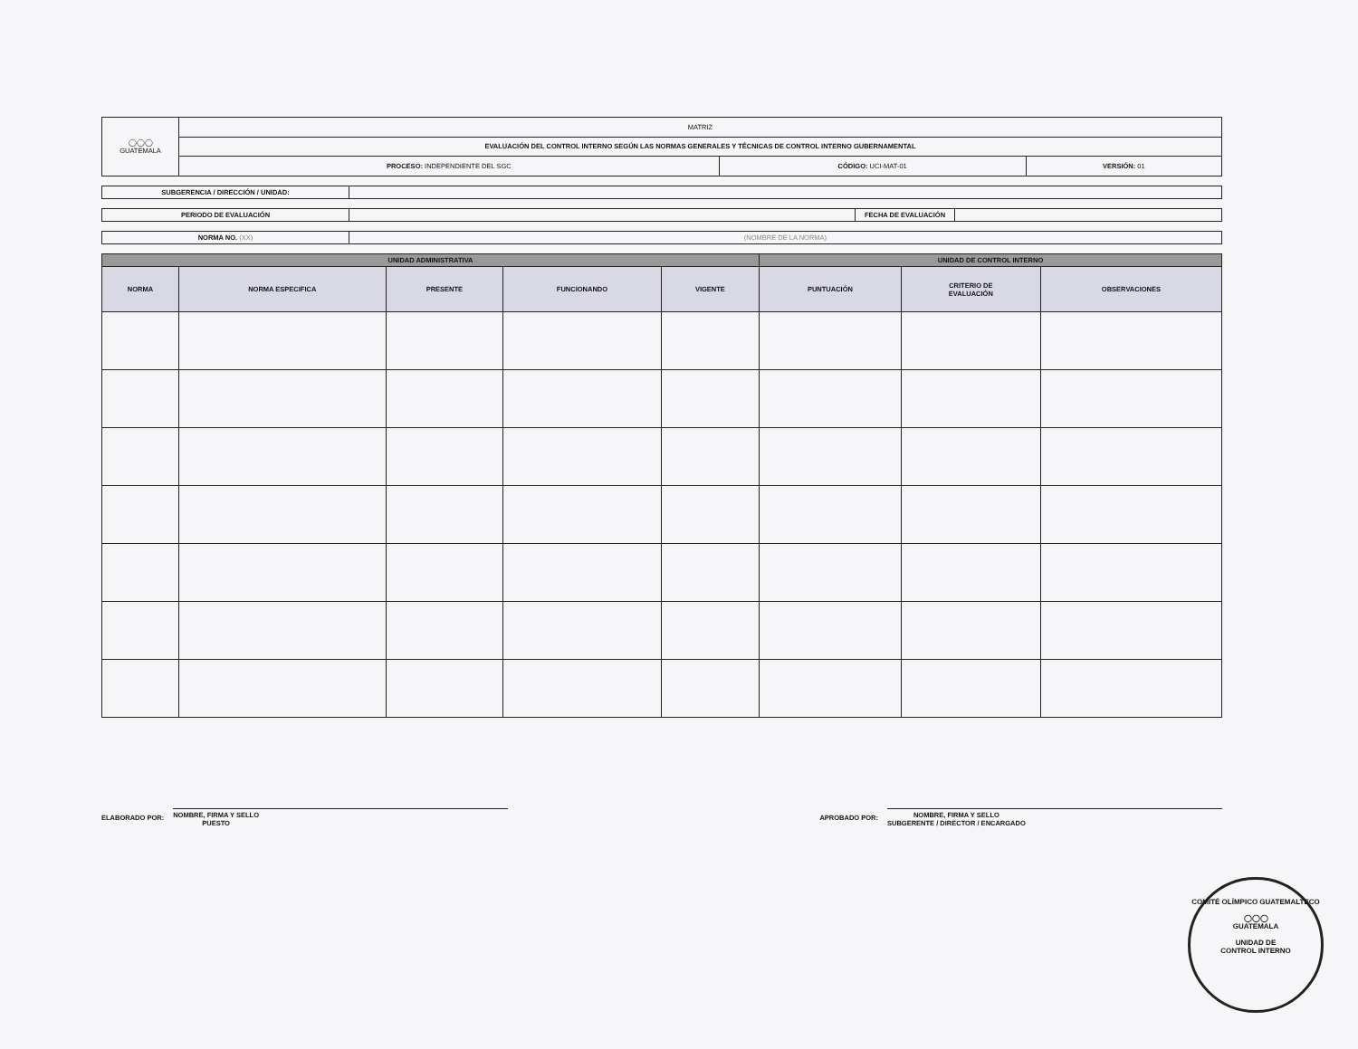| ◯◯◯ GUATEMALA | MATRIZ | | |
| | EVALUACIÓN DEL CONTROL INTERNO SEGÚN LAS NORMAS GENERALES Y TÉCNICAS DE CONTROL INTERNO GUBERNAMENTAL | | |
| | PROCESO: INDEPENDIENTE DEL SGC | CÓDIGO: UCI-MAT-01 | VERSIÓN: 01 |
| SUBGERENCIA / DIRECCIÓN / UNIDAD: | |
| PERIODO DE EVALUACIÓN | | FECHA DE EVALUACIÓN | |
| NORMA NO. (XX) | (NOMBRE DE LA NORMA) |
| UNIDAD ADMINISTRATIVA | | | | | UNIDAD DE CONTROL INTERNO | | |
| --- | --- | --- | --- | --- | --- | --- | --- |
| NORMA | NORMA ESPECIFICA | PRESENTE | FUNCIONANDO | VIGENTE | PUNTUACIÓN | CRITERIO DE EVALUACIÓN | OBSERVACIONES |
ELABORADO POR:
NOMBRE, FIRMA Y SELLO
PUESTO
APROBADO POR:
NOMBRE, FIRMA Y SELLO
SUBGERENTE / DIRECTOR / ENCARGADO
COMITÉ OLÍMPICO GUATEMALTECO
◯◯◯
GUATEMALA
UNIDAD DE
CONTROL INTERNO